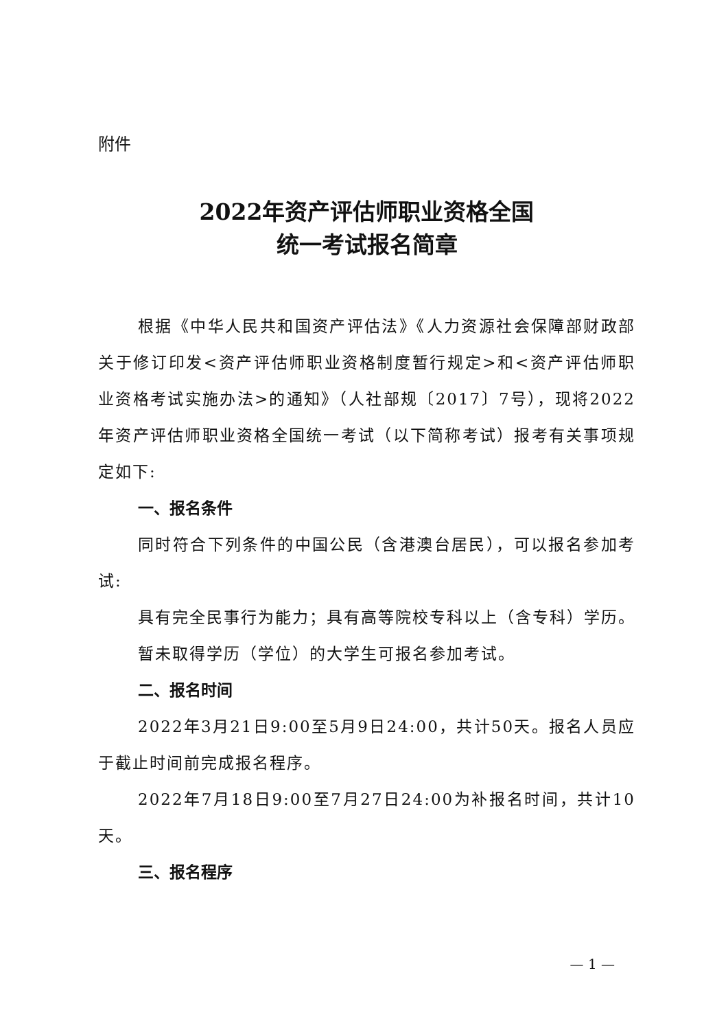附件
2022年资产评估师职业资格全国
统一考试报名简章
根据《中华人民共和国资产评估法》《人力资源社会保障部财政部关于修订印发<资产评估师职业资格制度暂行规定>和<资产评估师职业资格考试实施办法>的通知》（人社部规〔2017〕7号），现将2022年资产评估师职业资格全国统一考试（以下简称考试）报考有关事项规定如下:
一、报名条件
同时符合下列条件的中国公民（含港澳台居民），可以报名参加考试:
具有完全民事行为能力；具有高等院校专科以上（含专科）学历。
暂未取得学历（学位）的大学生可报名参加考试。
二、报名时间
2022年3月21日9:00至5月9日24:00，共计50天。报名人员应于截止时间前完成报名程序。
2022年7月18日9:00至7月27日24:00为补报名时间，共计10天。
三、报名程序
— 1 —